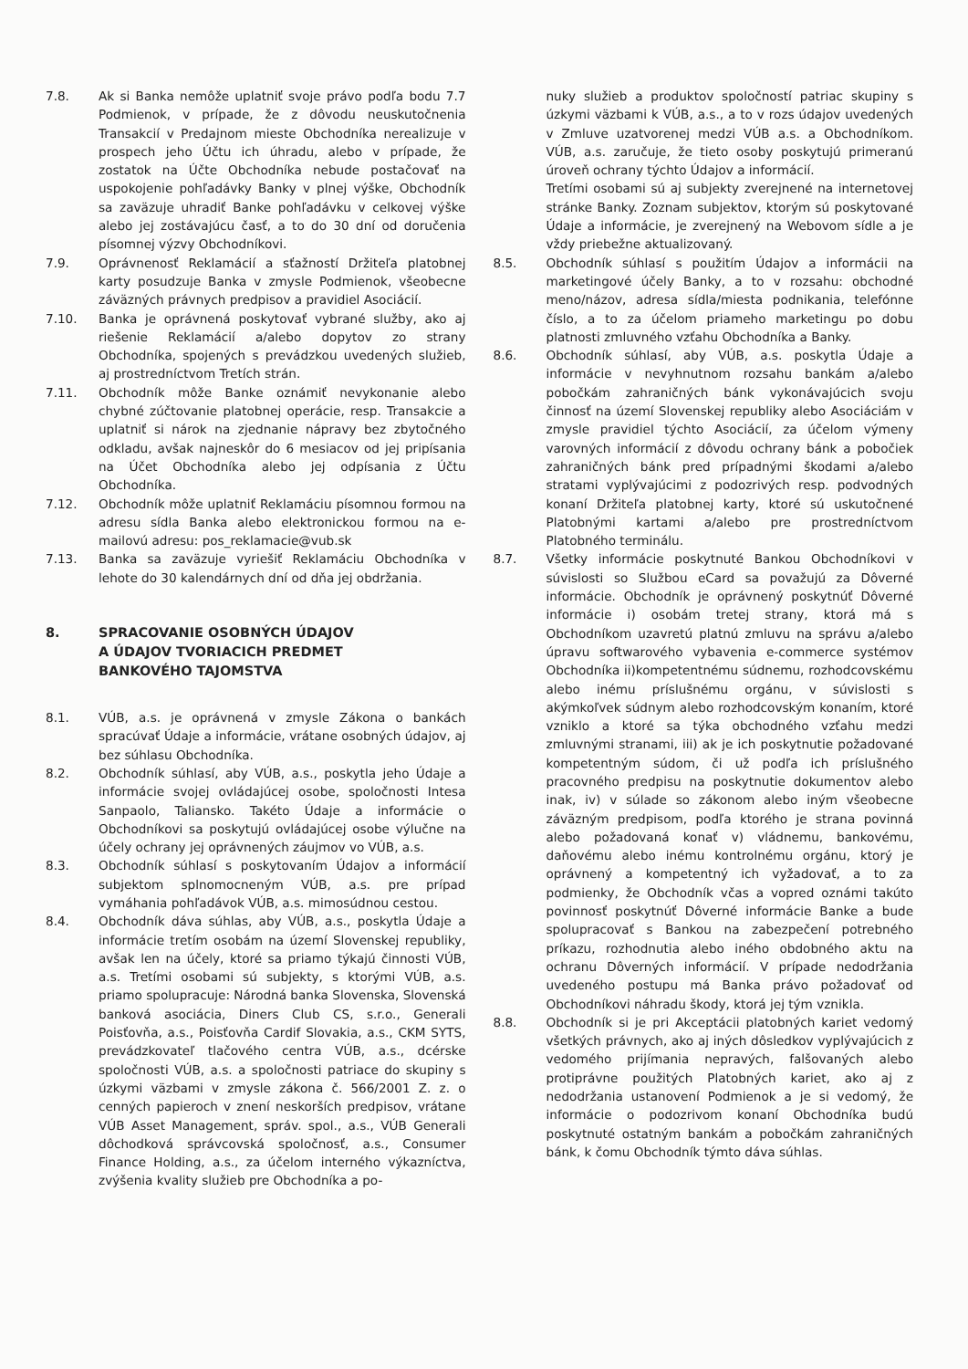7.8. Ak si Banka nemôže uplatniť svoje právo podľa bodu 7.7 Podmienok, v prípade, že z dôvodu neuskutočnenia Transakcií v Predajnom mieste Obchodníka nerealizuje v prospech jeho Účtu ich úhradu, alebo v prípade, že zostatok na Účte Obchodníka nebude postačovať na uspokojenie pohľadávky Banky v plnej výške, Obchodník sa zaväzuje uhradiť Banke pohľadávku v celkovej výške alebo jej zostávajúcu časť, a to do 30 dní od doručenia písomnej výzvy Obchodníkovi.
7.9. Oprávnenosť Reklamácií a sťažností Držiteľa platobnej karty posudzuje Banka v zmysle Podmienok, všeobecne záväzných právnych predpisov a pravidiel Asociácií.
7.10. Banka je oprávnená poskytovať vybrané služby, ako aj riešenie Reklamácií a/alebo dopytov zo strany Obchodníka, spojených s prevádzkou uvedených služieb, aj prostredníctvom Tretích strán.
7.11. Obchodník môže Banke oznámiť nevykonanie alebo chybné zúčtovanie platobnej operácie, resp. Transakcie a uplatniť si nárok na zjednanie nápravy bez zbytočného odkladu, avšak najneskôr do 6 mesiacov od jej pripísania na Účet Obchodníka alebo jej odpísania z Účtu Obchodníka.
7.12. Obchodník môže uplatniť Reklamáciu písomnou formou na adresu sídla Banka alebo elektronickou formou na e-mailovú adresu: pos_reklamacie@vub.sk
7.13. Banka sa zaväzuje vyriešiť Reklamáciu Obchodníka v lehote do 30 kalendárnych dní od dňa jej obdržania.
8. SPRACOVANIE OSOBNÝCH ÚDAJOV
A ÚDAJOV TVORIACICH PREDMET
BANKOVÉHO TAJOMSTVA
8.1. VÚB, a.s. je oprávnená v zmysle Zákona o bankách spracúvať Údaje a informácie, vrátane osobných údajov, aj bez súhlasu Obchodníka.
8.2. Obchodník súhlasí, aby VÚB, a.s., poskytla jeho Údaje a informácie svojej ovládajúcej osobe, spoločnosti Intesa Sanpaolo, Taliansko. Takéto Údaje a informácie o Obchodníkovi sa poskytujú ovládajúcej osobe výlučne na účely ochrany jej oprávnených záujmov vo VÚB, a.s.
8.3. Obchodník súhlasí s poskytovaním Údajov a informácií subjektom splnomocneným VÚB, a.s. pre prípad vymáhania pohľadávok VÚB, a.s. mimosúdnou cestou.
8.4. Obchodník dáva súhlas, aby VÚB, a.s., poskytla Údaje a informácie tretím osobám na území Slovenskej republiky, avšak len na účely, ktoré sa priamo týkajú činnosti VÚB, a.s. Tretími osobami sú subjekty, s ktorými VÚB, a.s. priamo spolupracuje: Národná banka Slovenska, Slovenská banková asociácia, Diners Club CS, s.r.o., Generali Poisťovňa, a.s., Poisťovňa Cardif Slovakia, a.s., CKM SYTS, prevádzkovateľ tlačového centra VÚB, a.s., dcérske spoločnosti VÚB, a.s. a spoločnosti patriace do skupiny s úzkymi väzbami v zmysle zákona č. 566/2001 Z. z. o cenných papieroch v znení neskorších predpisov, vrátane VÚB Asset Management, správ. spol., a.s., VÚB Generali dôchodková správcovská spoločnosť, a.s., Consumer Finance Holding, a.s., za účelom interného výkazníctva, zvýšenia kvality služieb pre Obchodníka a po-
nuky služieb a produktov spoločností patriac skupiny s úzkymi väzbami k VÚB, a.s., a to v rozs údajov uvedených v Zmluve uzatvorenej medzi VÚB a.s. a Obchodníkom. VÚB, a.s. zaručuje, že tieto osoby poskytujú primeranú úroveň ochrany týchto Údajov a informácií.
Tretími osobami sú aj subjekty zverejnené na internetovej stránke Banky. Zoznam subjektov, ktorým sú poskytované Údaje a informácie, je zverejnený na Webovom sídle a je vždy priebežne aktualizovaný.
8.5. Obchodník súhlasí s použitím Údajov a informácii na marketingové účely Banky, a to v rozsahu: obchodné meno/názov, adresa sídla/miesta podnikania, telefónne číslo, a to za účelom priameho marketingu po dobu platnosti zmluvného vzťahu Obchodníka a Banky.
8.6. Obchodník súhlasí, aby VÚB, a.s. poskytla Údaje a informácie v nevyhnutnom rozsahu bankám a/alebo pobočkám zahraničných bánk vykonávajúcich svoju činnosť na území Slovenskej republiky alebo Asociáciám v zmysle pravidiel týchto Asociácií, za účelom výmeny varovných informácií z dôvodu ochrany bánk a pobočiek zahraničných bánk pred prípadnými škodami a/alebo stratami vyplývajúcimi z podozrivých resp. podvodných konaní Držiteľa platobnej karty, ktoré sú uskutočnené Platobnými kartami a/alebo pre prostredníctvom Platobného terminálu.
8.7. Všetky informácie poskytnuté Bankou Obchodníkovi v súvislosti so Službou eCard sa považujú za Dôverné informácie. Obchodník je oprávnený poskytnúť Dôverné informácie i) osobám tretej strany, ktorá má s Obchodníkom uzavretú platnú zmluvu na správu a/alebo úpravu softwarového vybavenia e-commerce systémov Obchodníka ii)kompetentnému súdnemu, rozhodcovskému alebo inému príslušnému orgánu, v súvislosti s akýmkoľvek súdnym alebo rozhodcovským konaním, ktoré vzniklo a ktoré sa týka obchodného vzťahu medzi zmluvnými stranami, iii) ak je ich poskytnutie požadované kompetentným súdom, či už podľa ich príslušného pracovného predpisu na poskytnutie dokumentov alebo inak, iv) v súlade so zákonom alebo iným všeobecne záväzným predpisom, podľa ktorého je strana povinná alebo požadovaná konať v) vládnemu, bankovému, daňovému alebo inému kontrolnému orgánu, ktorý je oprávnený a kompetentný ich vyžadovať, a to za podmienky, že Obchodník včas a vopred oznámi takúto povinnosť poskytnúť Dôverné informácie Banke a bude spolupracovať s Bankou na zabezpečení potrebného príkazu, rozhodnutia alebo iného obdobného aktu na ochranu Dôverných informácií. V prípade nedodržania uvedeného postupu má Banka právo požadovať od Obchodníkovi náhradu škody, ktorá jej tým vznikla.
8.8. Obchodník si je pri Akceptácii platobných kariet vedomý všetkých právnych, ako aj iných dôsledkov vyplývajúcich z vedomého prijímania nepravých, falšovaných alebo protiprávne použitých Platobných kariet, ako aj z nedodržania ustanovení Podmienok a je si vedomý, že informácie o podozrivom konaní Obchodníka budú poskytnuté ostatným bankám a pobočkám zahraničných bánk, k čomu Obchodník týmto dáva súhlas.